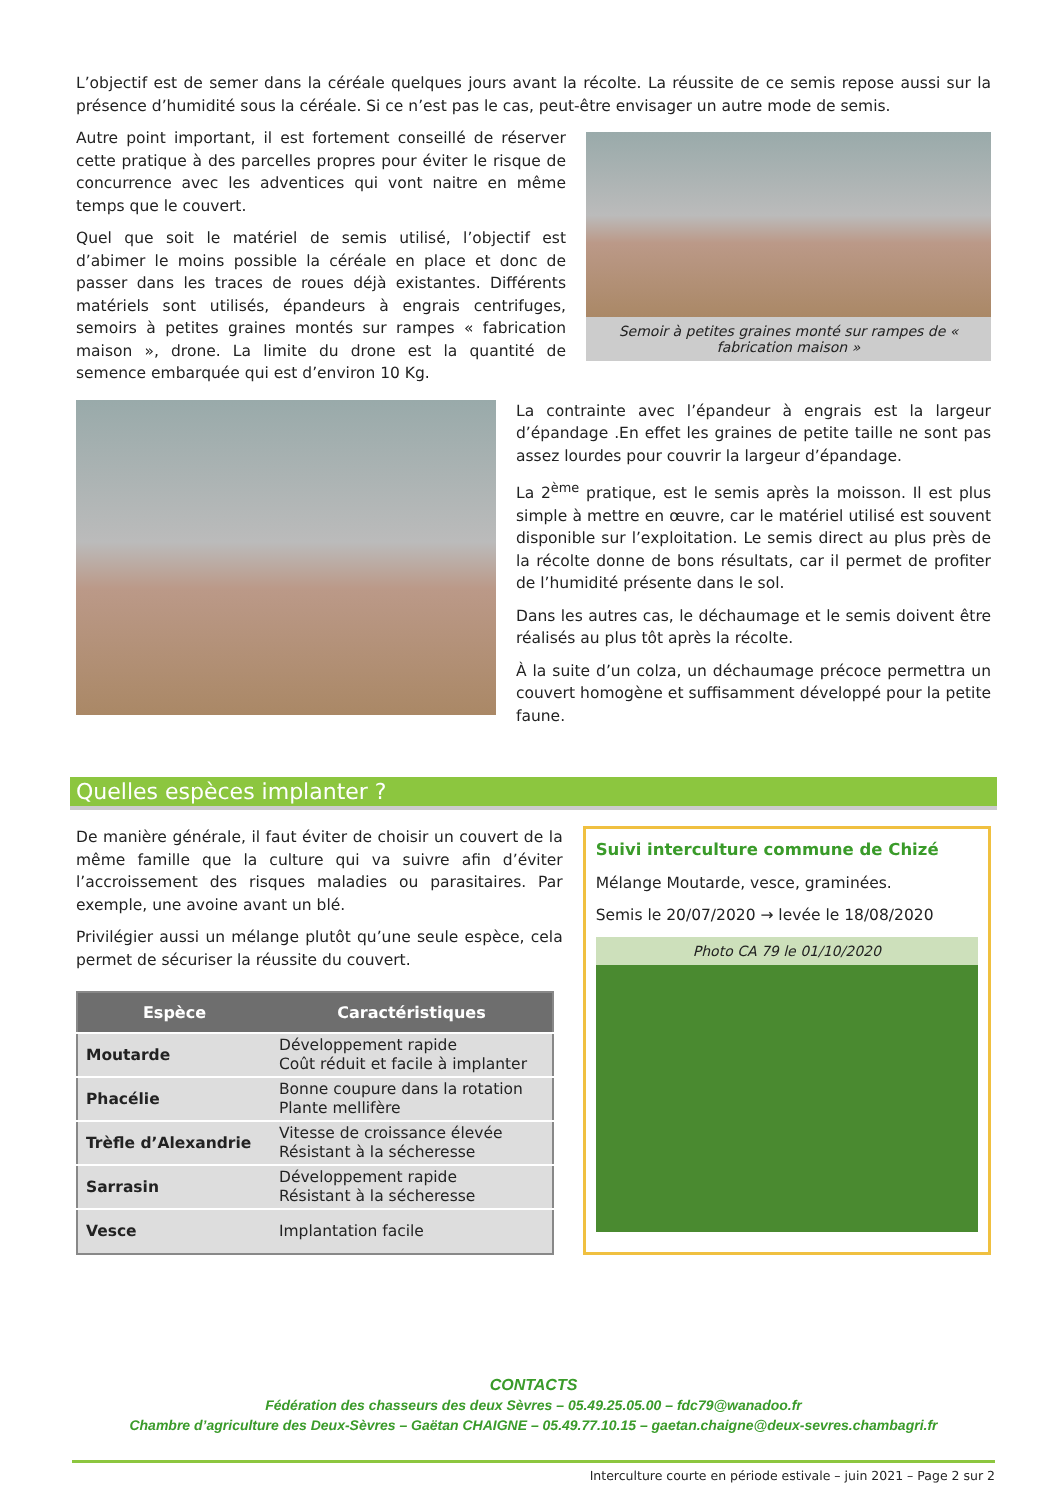L’objectif est de semer dans la céréale quelques jours avant la récolte. La réussite de ce semis repose aussi sur la présence d’humidité sous la céréale. Si ce n’est pas le cas, peut-être envisager un autre mode de semis.
Autre point important, il est fortement conseillé de réserver cette pratique à des parcelles propres pour éviter le risque de concurrence avec les adventices qui vont naitre en même temps que le couvert.
Quel que soit le matériel de semis utilisé, l’objectif est d’abimer le moins possible la céréale en place et donc de passer dans les traces de roues déjà existantes. Différents matériels sont utilisés, épandeurs à engrais centrifuges, semoirs à petites graines montés sur rampes « fabrication maison », drone. La limite du drone est la quantité de semence embarquée qui est d’environ 10 Kg.
Semoir à petites graines monté sur rampes de « fabrication maison »
La contrainte avec l’épandeur à engrais est la largeur d’épandage .En effet les graines de petite taille ne sont pas assez lourdes pour couvrir la largeur d’épandage.
La 2<sup>ème</sup> pratique, est le semis après la moisson. Il est plus simple à mettre en œuvre, car le matériel utilisé est souvent disponible sur l’exploitation. Le semis direct au plus près de la récolte donne de bons résultats, car il permet de profiter de l’humidité présente dans le sol.
Dans les autres cas, le déchaumage et le semis doivent être réalisés au plus tôt après la récolte.
À la suite d’un colza, un déchaumage précoce permettra un couvert homogène et suffisamment développé pour la petite faune.
Quelles espèces implanter ?
De manière générale, il faut éviter de choisir un couvert de la même famille que la culture qui va suivre afin d’éviter l’accroissement des risques maladies ou parasitaires. Par exemple, une avoine avant un blé.
Privilégier aussi un mélange plutôt qu’une seule espèce, cela permet de sécuriser la réussite du couvert.
| Espèce | Caractéristiques |
| --- | --- |
| Moutarde | Développement rapide Coût réduit et facile à implanter |
| Phacélie | Bonne coupure dans la rotation Plante mellifère |
| Trèfle d’Alexandrie | Vitesse de croissance élevée Résistant à la sécheresse |
| Sarrasin | Développement rapide Résistant à la sécheresse |
| Vesce | Implantation facile |
Suivi interculture commune de Chizé
Mélange Moutarde, vesce, graminées.
Semis le 20/07/2020 → levée le 18/08/2020
Photo CA 79 le 01/10/2020
CONTACTS
Fédération des chasseurs des deux Sèvres – 05.49.25.05.00 – fdc79@wanadoo.fr
Chambre d’agriculture des Deux-Sèvres – Gaëtan CHAIGNE – 05.49.77.10.15 – gaetan.chaigne@deux-sevres.chambagri.fr
Interculture courte en période estivale – juin 2021 – Page 2 sur 2